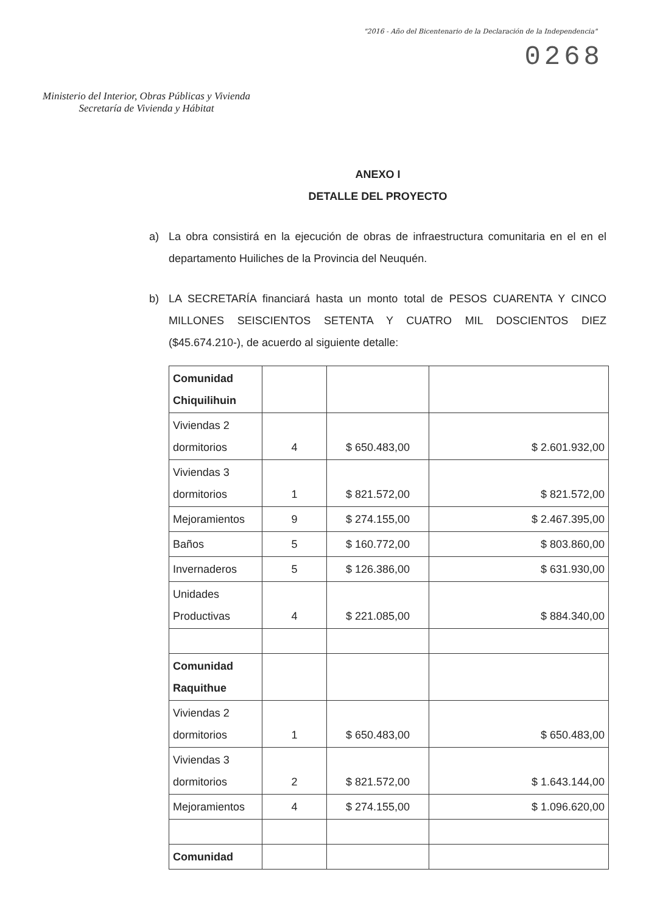"2016 - Año del Bicentenario de la Declaración de la Independencia"
Ministerio del Interior, Obras Públicas y Vivienda
Secretaría de Vivienda y Hábitat
0268
ANEXO I
DETALLE DEL PROYECTO
a) La obra consistirá en la ejecución de obras de infraestructura comunitaria en el en el departamento Huiliches de la Provincia del Neuquén.
b) LA SECRETARÍA financiará hasta un monto total de PESOS CUARENTA Y CINCO MILLONES SEISCIENTOS SETENTA Y CUATRO MIL DOSCIENTOS DIEZ ($45.674.210-), de acuerdo al siguiente detalle:
| Comunidad Chiquilihuin | | | |
| Viviendas 2 dormitorios | 4 | $ 650.483,00 | $ 2.601.932,00 |
| Viviendas 3 dormitorios | 1 | $ 821.572,00 | $ 821.572,00 |
| Mejoramientos | 9 | $ 274.155,00 | $ 2.467.395,00 |
| Baños | 5 | $ 160.772,00 | $ 803.860,00 |
| Invernaderos | 5 | $ 126.386,00 | $ 631.930,00 |
| Unidades Productivas | 4 | $ 221.085,00 | $ 884.340,00 |
| Comunidad Raquithue | | | |
| Viviendas 2 dormitorios | 1 | $ 650.483,00 | $ 650.483,00 |
| Viviendas 3 dormitorios | 2 | $ 821.572,00 | $ 1.643.144,00 |
| Mejoramientos | 4 | $ 274.155,00 | $ 1.096.620,00 |
| Comunidad | | | |